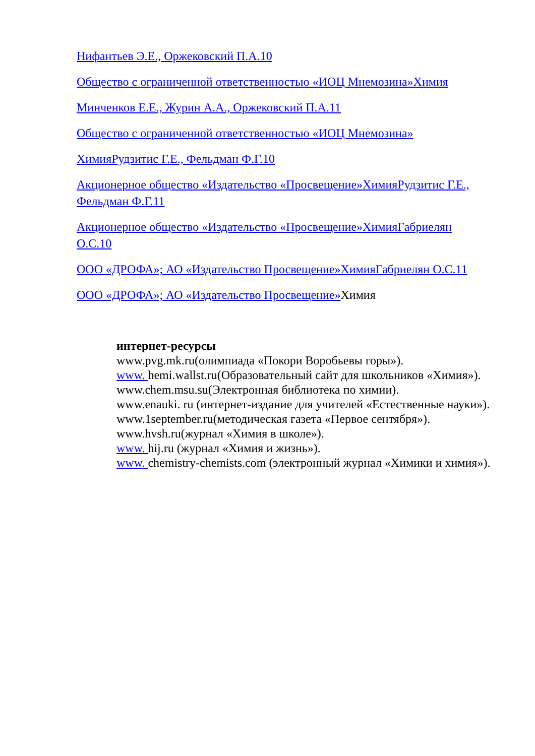Нифантьев Э.Е., Оржековский П.А.10
Общество с ограниченной ответственностью «ИОЦ Мнемозина»Химия
Минченков Е.Е., Журин А.А., Оржековский П.А.11
Общество с ограниченной ответственностью «ИОЦ Мнемозина»
ХимияРудзитис Г.Е., Фельдман Ф.Г.10
Акционерное общество «Издательство «Просвещение»ХимияРудзитис Г.Е., Фельдман Ф.Г.11
Акционерное общество «Издательство «Просвещение»ХимияГабриелян О.С.10
ООО «ДРОФА»; АО «Издательство Просвещение»ХимияГабриелян О.С.11
ООО «ДРОФА»; АО «Издательство Просвещение»Химия
интернет-ресурсы
www.pvg.mk.ru(олимпиада «Покори Воробьевы горы»).
www. hemi.wallst.ru(Образовательный сайт для школьников «Химия»).
www.chem.msu.su(Электронная библиотека по химии).
www.enauki. ru (интернет-издание для учителей «Естественные науки»).
www.1september.ru(методическая газета «Первое сентября»).
www.hvsh.ru(журнал «Химия в школе»).
www. hij.ru (журнал «Химия и жизнь»).
www. chemistry-chemists.com (электронный журнал «Химики и химия»).